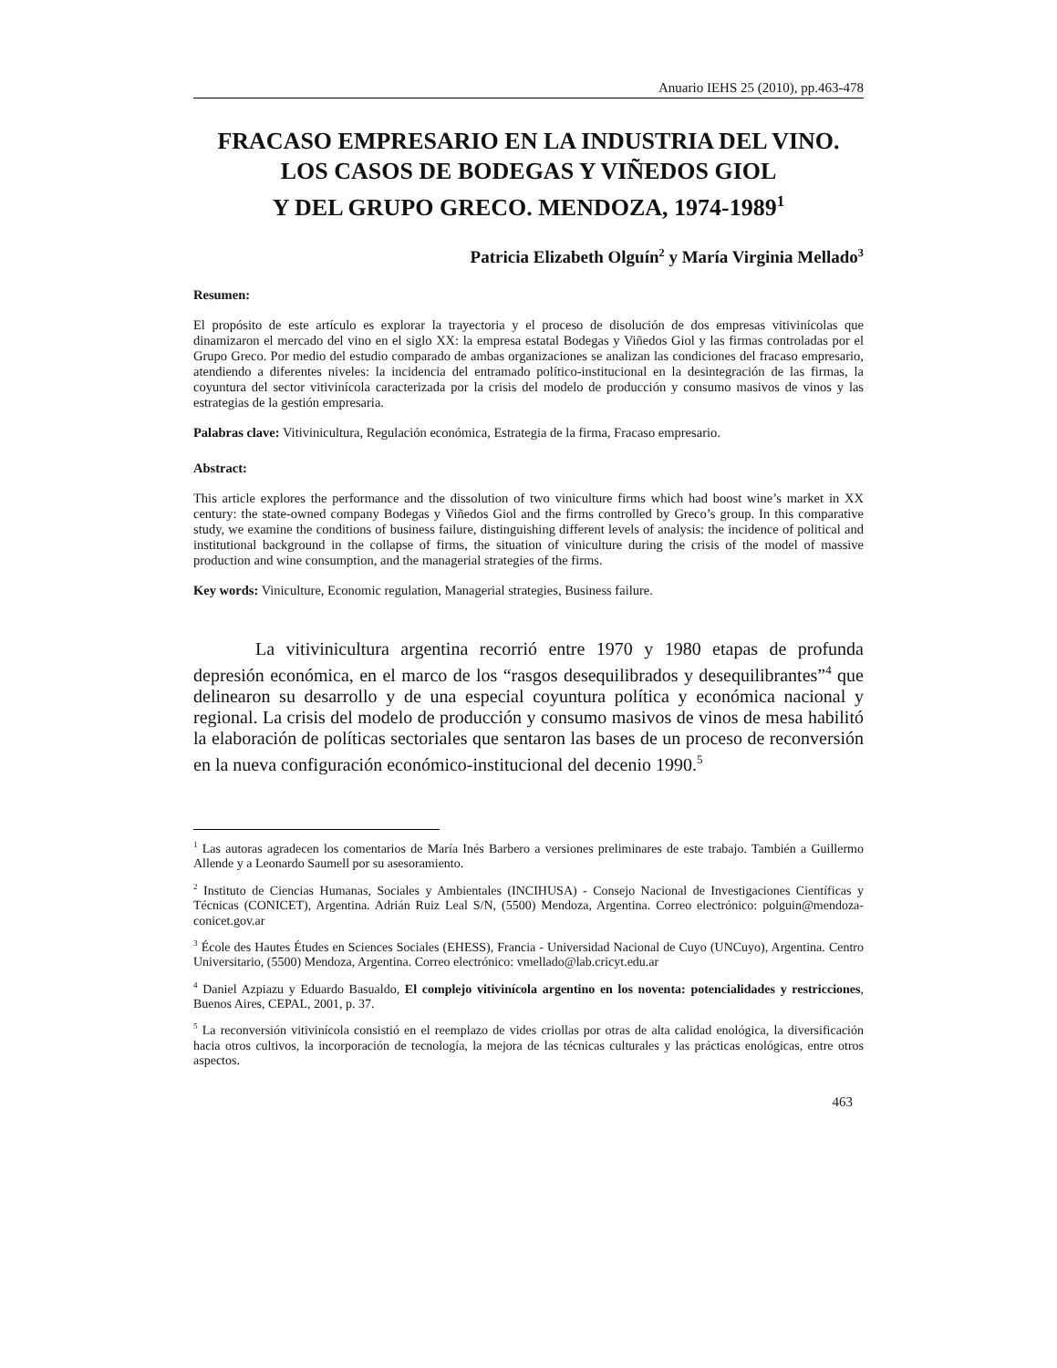Anuario IEHS 25 (2010), pp.463-478
FRACASO EMPRESARIO EN LA INDUSTRIA DEL VINO.
LOS CASOS DE BODEGAS Y VIÑEDOS GIOL
Y DEL GRUPO GRECO. MENDOZA, 1974-1989<sup>1</sup>
Patricia Elizabeth Olguín<sup>2</sup> y María Virginia Mellado<sup>3</sup>
Resumen:
El propósito de este artículo es explorar la trayectoria y el proceso de disolución de dos empresas vitivinícolas que dinamizaron el mercado del vino en el siglo XX: la empresa estatal Bodegas y Viñedos Giol y las firmas controladas por el Grupo Greco. Por medio del estudio comparado de ambas organizaciones se analizan las condiciones del fracaso empresario, atendiendo a diferentes niveles: la incidencia del entramado político-institucional en la desintegración de las firmas, la coyuntura del sector vitivinícola caracterizada por la crisis del modelo de producción y consumo masivos de vinos y las estrategias de la gestión empresaria.
Palabras clave: Vitivinicultura, Regulación económica, Estrategia de la firma, Fracaso empresario.
Abstract:
This article explores the performance and the dissolution of two viniculture firms which had boost wine’s market in XX century: the state-owned company Bodegas y Viñedos Giol and the firms controlled by Greco’s group. In this comparative study, we examine the conditions of business failure, distinguishing different levels of analysis: the incidence of political and institutional background in the collapse of firms, the situation of viniculture during the crisis of the model of massive production and wine consumption, and the managerial strategies of the firms.
Key words: Viniculture, Economic regulation, Managerial strategies, Business failure.
La vitivinicultura argentina recorrió entre 1970 y 1980 etapas de profunda depresión económica, en el marco de los “rasgos desequilibrados y desequilibrantes”<sup>4</sup> que delinearon su desarrollo y de una especial coyuntura política y económica nacional y regional. La crisis del modelo de producción y consumo masivos de vinos de mesa habilitó la elaboración de políticas sectoriales que sentaron las bases de un proceso de reconversión en la nueva configuración económico-institucional del decenio 1990.<sup>5</sup>
<sup>1</sup> Las autoras agradecen los comentarios de María Inés Barbero a versiones preliminares de este trabajo. También a Guillermo Allende y a Leonardo Saumell por su asesoramiento.
<sup>2</sup> Instituto de Ciencias Humanas, Sociales y Ambientales (INCIHUSA) - Consejo Nacional de Investigaciones Científicas y Técnicas (CONICET), Argentina. Adrián Ruiz Leal S/N, (5500) Mendoza, Argentina. Correo electrónico: polguin@mendoza-conicet.gov.ar
<sup>3</sup> École des Hautes Études en Sciences Sociales (EHESS), Francia - Universidad Nacional de Cuyo (UNCuyo), Argentina. Centro Universitario, (5500) Mendoza, Argentina. Correo electrónico: vmellado@lab.cricyt.edu.ar
<sup>4</sup> Daniel Azpiazu y Eduardo Basualdo, El complejo vitivinícola argentino en los noventa: potencialidades y restricciones, Buenos Aires, CEPAL, 2001, p. 37.
<sup>5</sup> La reconversión vitivinícola consistió en el reemplazo de vides criollas por otras de alta calidad enológica, la diversificación hacia otros cultivos, la incorporación de tecnología, la mejora de las técnicas culturales y las prácticas enológicas, entre otros aspectos.
463